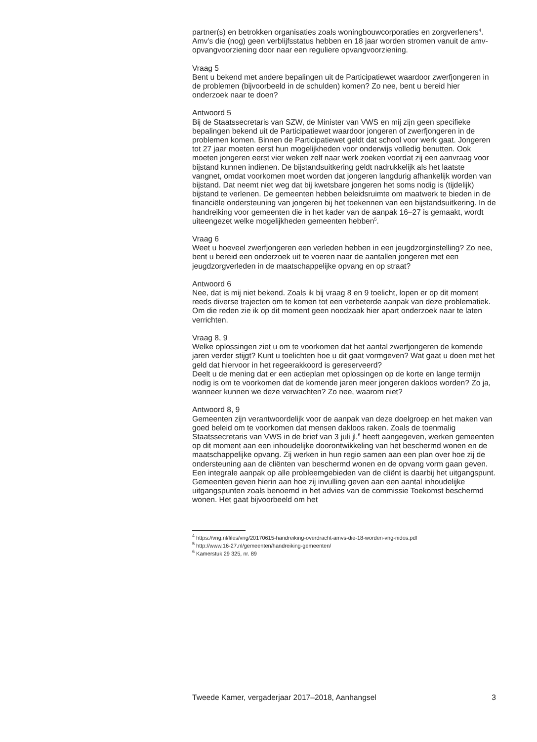partner(s) en betrokken organisaties zoals woningbouwcorporaties en zorgverleners<sup>4</sup>. Amv’s die (nog) geen verblijfsstatus hebben en 18 jaar worden stromen vanuit de amv-opvangvoorziening door naar een reguliere opvangvoorziening.
Vraag 5
Bent u bekend met andere bepalingen uit de Participatiewet waardoor zwerfjongeren in de problemen (bijvoorbeeld in de schulden) komen? Zo nee, bent u bereid hier onderzoek naar te doen?
Antwoord 5
Bij de Staatssecretaris van SZW, de Minister van VWS en mij zijn geen specifieke bepalingen bekend uit de Participatiewet waardoor jongeren of zwerfjongeren in de problemen komen. Binnen de Participatiewet geldt dat school voor werk gaat. Jongeren tot 27 jaar moeten eerst hun mogelijkheden voor onderwijs volledig benutten. Ook moeten jongeren eerst vier weken zelf naar werk zoeken voordat zij een aanvraag voor bijstand kunnen indienen. De bijstandsuitkering geldt nadrukkelijk als het laatste vangnet, omdat voorkomen moet worden dat jongeren langdurig afhankelijk worden van bijstand. Dat neemt niet weg dat bij kwetsbare jongeren het soms nodig is (tijdelijk) bijstand te verlenen. De gemeenten hebben beleidsruimte om maatwerk te bieden in de financiële ondersteuning van jongeren bij het toekennen van een bijstandsuitkering. In de handreiking voor gemeenten die in het kader van de aanpak 16–27 is gemaakt, wordt uiteengezet welke mogelijkheden gemeenten hebben<sup>5</sup>.
Vraag 6
Weet u hoeveel zwerfjongeren een verleden hebben in een jeugdzorginstelling? Zo nee, bent u bereid een onderzoek uit te voeren naar de aantallen jongeren met een jeugdzorgverleden in de maatschappelijke opvang en op straat?
Antwoord 6
Nee, dat is mij niet bekend. Zoals ik bij vraag 8 en 9 toelicht, lopen er op dit moment reeds diverse trajecten om te komen tot een verbeterde aanpak van deze problematiek. Om die reden zie ik op dit moment geen noodzaak hier apart onderzoek naar te laten verrichten.
Vraag 8, 9
Welke oplossingen ziet u om te voorkomen dat het aantal zwerfjongeren de komende jaren verder stijgt? Kunt u toelichten hoe u dit gaat vormgeven? Wat gaat u doen met het geld dat hiervoor in het regeerakkoord is gereserveerd?
Deelt u de mening dat er een actieplan met oplossingen op de korte en lange termijn nodig is om te voorkomen dat de komende jaren meer jongeren dakloos worden? Zo ja, wanneer kunnen we deze verwachten? Zo nee, waarom niet?
Antwoord 8, 9
Gemeenten zijn verantwoordelijk voor de aanpak van deze doelgroep en het maken van goed beleid om te voorkomen dat mensen dakloos raken. Zoals de toenmalig Staatssecretaris van VWS in de brief van 3 juli jl.<sup>6</sup> heeft aangegeven, werken gemeenten op dit moment aan een inhoudelijke doorontwikkeling van het beschermd wonen en de maatschappelijke opvang. Zij werken in hun regio samen aan een plan over hoe zij de ondersteuning aan de cliënten van beschermd wonen en de opvang vorm gaan geven. Een integrale aanpak op alle probleemgebieden van de cliënt is daarbij het uitgangspunt. Gemeenten geven hierin aan hoe zij invulling geven aan een aantal inhoudelijke uitgangspunten zoals benoemd in het advies van de commissie Toekomst beschermd wonen. Het gaat bijvoorbeeld om het
<sup>4</sup> https://vng.nl/files/vng/20170615-handreiking-overdracht-amvs-die-18-worden-vng-nidos.pdf
<sup>5</sup> http://www.16-27.nl/gemeenten/handreiking-gemeenten/
<sup>6</sup> Kamerstuk 29 325, nr. 89
Tweede Kamer, vergaderjaar 2017–2018, Aanhangsel 3